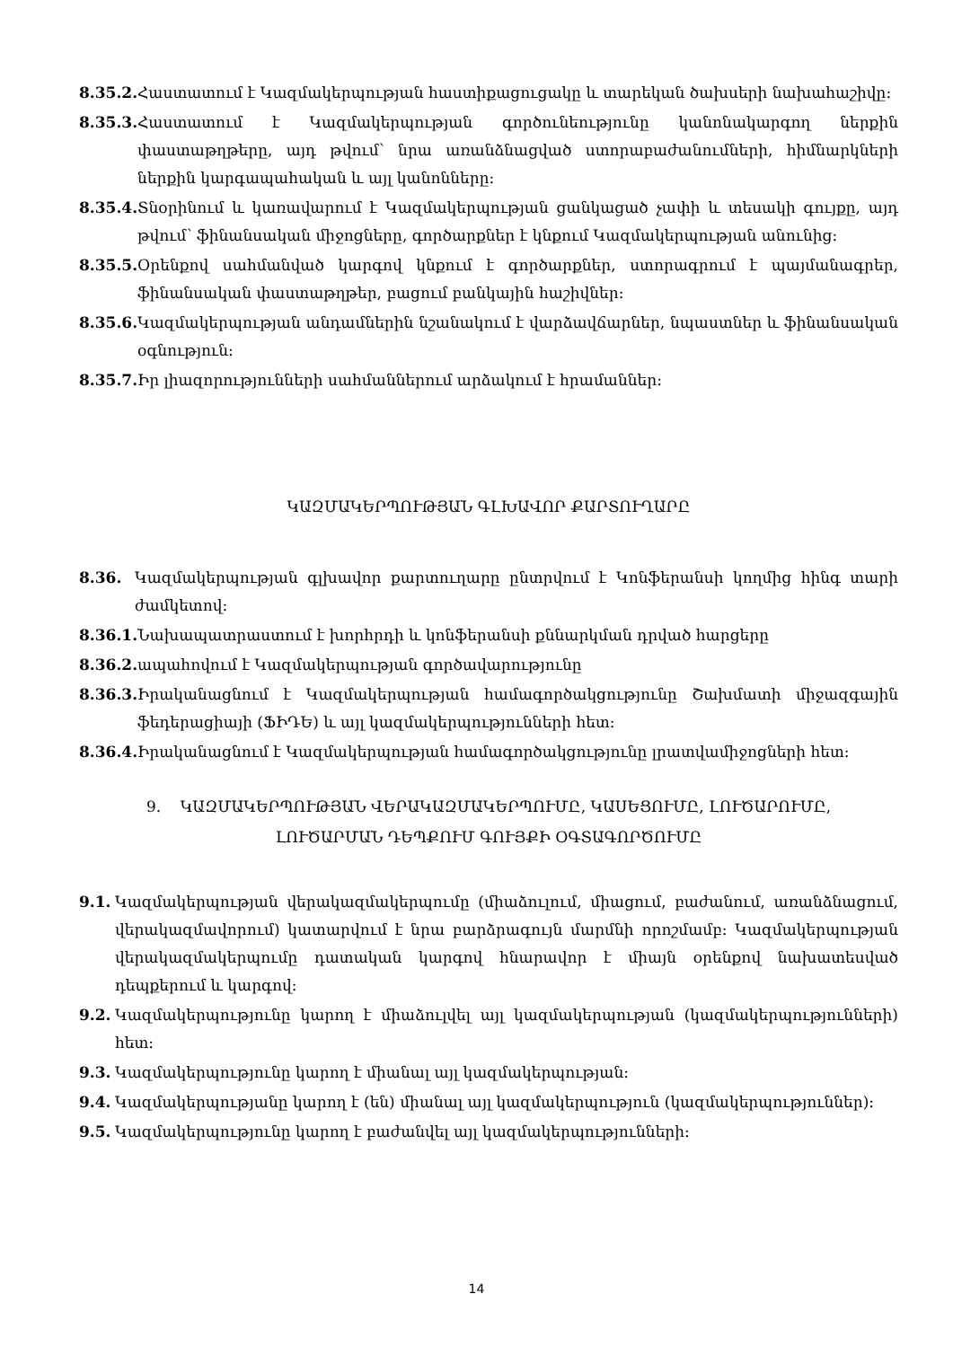8.35.2. Հաստատում է Կազմակերպության հաստիքացուցակը և տարեկան ծախսերի նախահաշիվը:
8.35.3. Հաստատում է Կազմակերպության գործունեությունը կանոնակարգող ներքին փաստաթղթերը, այդ թվում՝ նրա առանձնացված ստորաբաժանումների, հիմնարկների ներքին կարգապահական և այլ կանոնները:
8.35.4. Տնօրինում և կառավարում է Կազմակերպության ցանկացած չափի և տեսակի գույքը, այդ թվում՝ ֆինանսական միջոցները, գործարքներ է կնքում Կազմակերպության անունից:
8.35.5. Օրենքով սահմանված կարգով կնքում է գործարքներ, ստորագրում է պայմանագրեր, ֆինանսական փաստաթղթեր, բացում բանկային հաշիվներ:
8.35.6. Կազմակերպության անդամներին նշանակում է վարձավճարներ, նպաստներ և ֆինանսական օգնություն:
8.35.7. Իր լիազորությունների սահմաններում արձակում է հրամաններ:
ԿԱԶՄԱԿԵՐՊՈՒԹՅԱՆ ԳԼԽԱՎՈՐ ՔԱՐՏՈՒՂԱՐԸ
8.36. Կազմակերպության գլխավոր քարտուղարը ընտրվում է Կոնֆերանսի կողմից հինգ տարի ժամկետով:
8.36.1. Նախապատրաստում է խորհրդի և կոնֆերանսի քննարկման դրված հարցերը
8.36.2. ապահովում է Կազմակերպության գործավարությունը
8.36.3. Իրականացնում է Կազմակերպության համագործակցությունը Շախմատի միջազգային ֆեդերացիայի (ՖԻԴԵ) և այլ կազմակերպությունների հետ:
8.36.4. Իրականացնում է Կազմակերպության համագործակցությունը լրատվամիջոցների հետ:
9. ԿԱԶՄԱԿԵՐՊՈՒԹՅԱՆ ՎԵՐԱԿԱԶՄԱԿԵՐՊՈՒՄԸ, ԿԱՍԵՑՈՒՄԸ, ԼՈՒԾԱՐՈՒՄԸ,
ԼՈՒԾԱՐՄԱՆ ԴԵՊՔՈՒՄ ԳՈՒՅՔԻ ՕԳՏԱԳՈՐԾՈՒՄԸ
9.1. Կազմակերպության վերակազմակերպումը (միաձուլում, միացում, բաժանում, առանձնացում, վերակազմավորում) կատարվում է նրա բարձրագույն մարմնի որոշմամբ: Կազմակերպության վերակազմակերպումը դատական կարգով հնարավոր է միայն օրենքով նախատեսված դեպքերում և կարգով:
9.2. Կազմակերպությունը կարող է միաձուլվել այլ կազմակերպության (կազմակերպությունների) հետ:
9.3. Կազմակերպությունը կարող է միանալ այլ կազմակերպության:
9.4. Կազմակերպությանը կարող է (են) միանալ այլ կազմակերպություն (կազմակերպություններ):
9.5. Կազմակերպությունը կարող է բաժանվել այլ կազմակերպությունների:
14